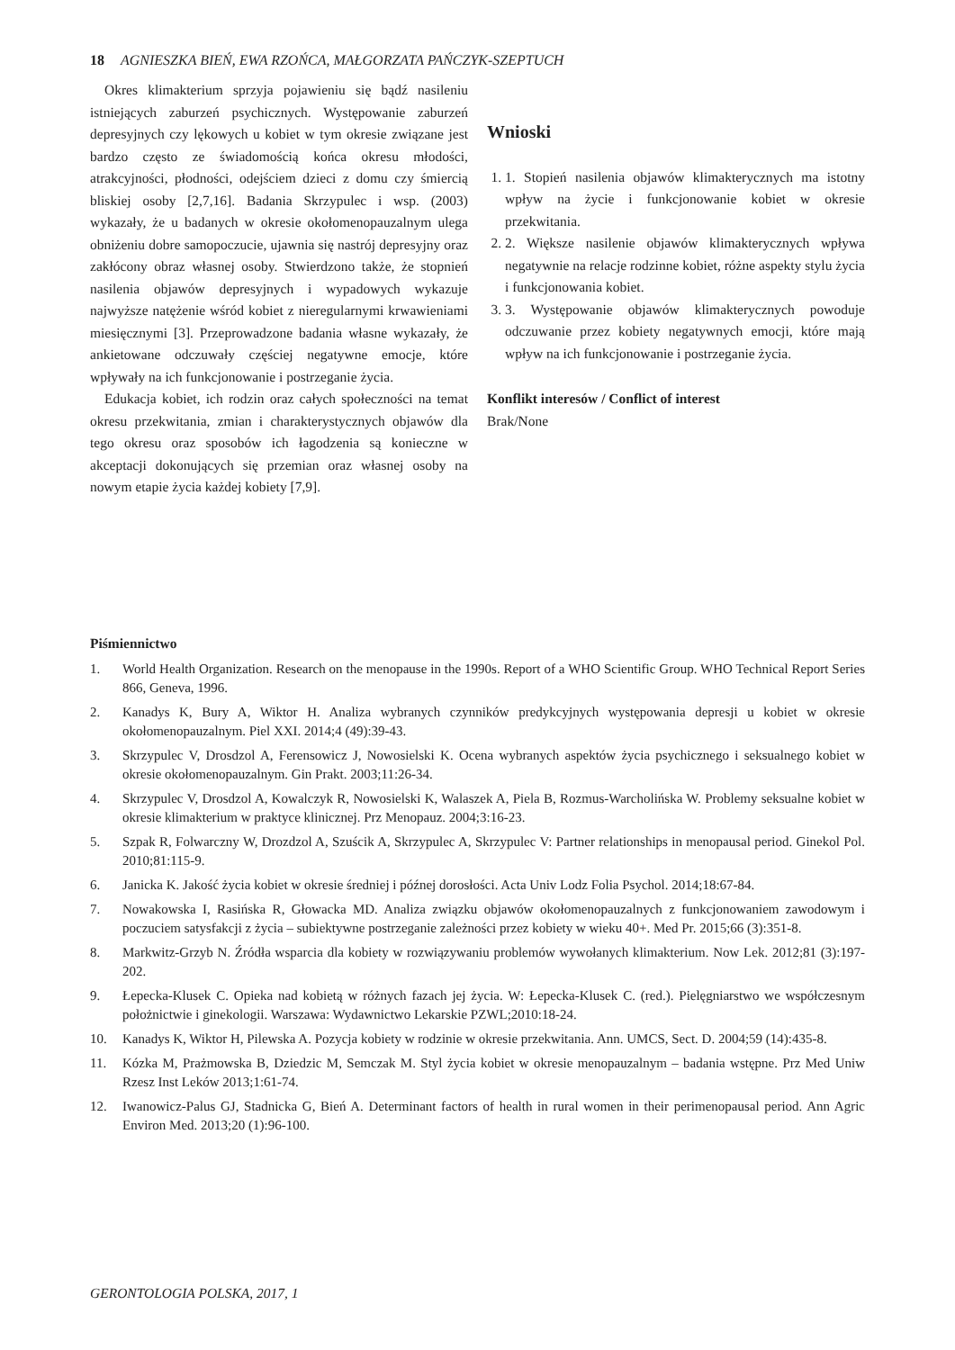18 AGNIESZKA BIEŃ, EWA RZOŃCA, MAŁGORZATA PAŃCZYK-SZEPTUCH
Okres klimakterium sprzyja pojawieniu się bądź nasileniu istniejących zaburzeń psychicznych. Występowanie zaburzeń depresyjnych czy lękowych u kobiet w tym okresie związane jest bardzo często ze świadomością końca okresu młodości, atrakcyjności, płodności, odejściem dzieci z domu czy śmiercią bliskiej osoby [2,7,16]. Badania Skrzypulec i wsp. (2003) wykazały, że u badanych w okresie okołomenopauzalnym ulega obniżeniu dobre samopoczucie, ujawnia się nastrój depresyjny oraz zakłócony obraz własnej osoby. Stwierdzono także, że stopnień nasilenia objawów depresyjnych i wypadowych wykazuje najwyższe natężenie wśród kobiet z nieregularnymi krwawieniami miesięcznymi [3]. Przeprowadzone badania własne wykazały, że ankietowane odczuwały częściej negatywne emocje, które wpływały na ich funkcjonowanie i postrzeganie życia.
Edukacja kobiet, ich rodzin oraz całych społeczności na temat okresu przekwitania, zmian i charakterystycznych objawów dla tego okresu oraz sposobów ich łagodzenia są konieczne w akceptacji dokonujących się przemian oraz własnej osoby na nowym etapie życia każdej kobiety [7,9].
Wnioski
1. 1. Stopień nasilenia objawów klimakterycznych ma istotny wpływ na życie i funkcjonowanie kobiet w okresie przekwitania.
2. 2. Większe nasilenie objawów klimakterycznych wpływa negatywnie na relacje rodzinne kobiet, różne aspekty stylu życia i funkcjonowania kobiet.
3. 3. Występowanie objawów klimakterycznych powoduje odczuwanie przez kobiety negatywnych emocji, które mają wpływ na ich funkcjonowanie i postrzeganie życia.
Konflikt interesów / Conflict of interest
Brak/None
Piśmiennictwo
1. World Health Organization. Research on the menopause in the 1990s. Report of a WHO Scientific Group. WHO Technical Report Series 866, Geneva, 1996.
2. Kanadys K, Bury A, Wiktor H. Analiza wybranych czynników predykcyjnych występowania depresji u kobiet w okresie okołomenopauzalnym. Piel XXI. 2014;4 (49):39-43.
3. Skrzypulec V, Drosdzol A, Ferensowicz J, Nowosielski K. Ocena wybranych aspektów życia psychicznego i seksualnego kobiet w okresie okołomenopauzalnym. Gin Prakt. 2003;11:26-34.
4. Skrzypulec V, Drosdzol A, Kowalczyk R, Nowosielski K, Walaszek A, Piela B, Rozmus-Warcholińska W. Problemy seksualne kobiet w okresie klimakterium w praktyce klinicznej. Prz Menopauz. 2004;3:16-23.
5. Szpak R, Folwarczny W, Drozdzol A, Szuścik A, Skrzypulec A, Skrzypulec V: Partner relationships in menopausal period. Ginekol Pol. 2010;81:115-9.
6. Janicka K. Jakość życia kobiet w okresie średniej i późnej dorosłości. Acta Univ Lodz Folia Psychol. 2014;18:67-84.
7. Nowakowska I, Rasińska R, Głowacka MD. Analiza związku objawów okołomenopauzalnych z funkcjonowaniem zawodowym i poczuciem satysfakcji z życia – subiektywne postrzeganie zależności przez kobiety w wieku 40+. Med Pr. 2015;66 (3):351-8.
8. Markwitz-Grzyb N. Źródła wsparcia dla kobiety w rozwiązywaniu problemów wywołanych klimakterium. Now Lek. 2012;81 (3):197-202.
9. Łepecka-Klusek C. Opieka nad kobietą w różnych fazach jej życia. W: Łepecka-Klusek C. (red.). Pielęgniarstwo we współczesnym położnictwie i ginekologii. Warszawa: Wydawnictwo Lekarskie PZWL;2010:18-24.
10. Kanadys K, Wiktor H, Pilewska A. Pozycja kobiety w rodzinie w okresie przekwitania. Ann. UMCS, Sect. D. 2004;59 (14):435-8.
11. Kózka M, Prażmowska B, Dziedzic M, Semczak M. Styl życia kobiet w okresie menopauzalnym – badania wstępne. Prz Med Uniw Rzesz Inst Leków 2013;1:61-74.
12. Iwanowicz-Palus GJ, Stadnicka G, Bień A. Determinant factors of health in rural women in their perimenopausal period. Ann Agric Environ Med. 2013;20 (1):96-100.
GERONTOLOGIA POLSKA, 2017, 1